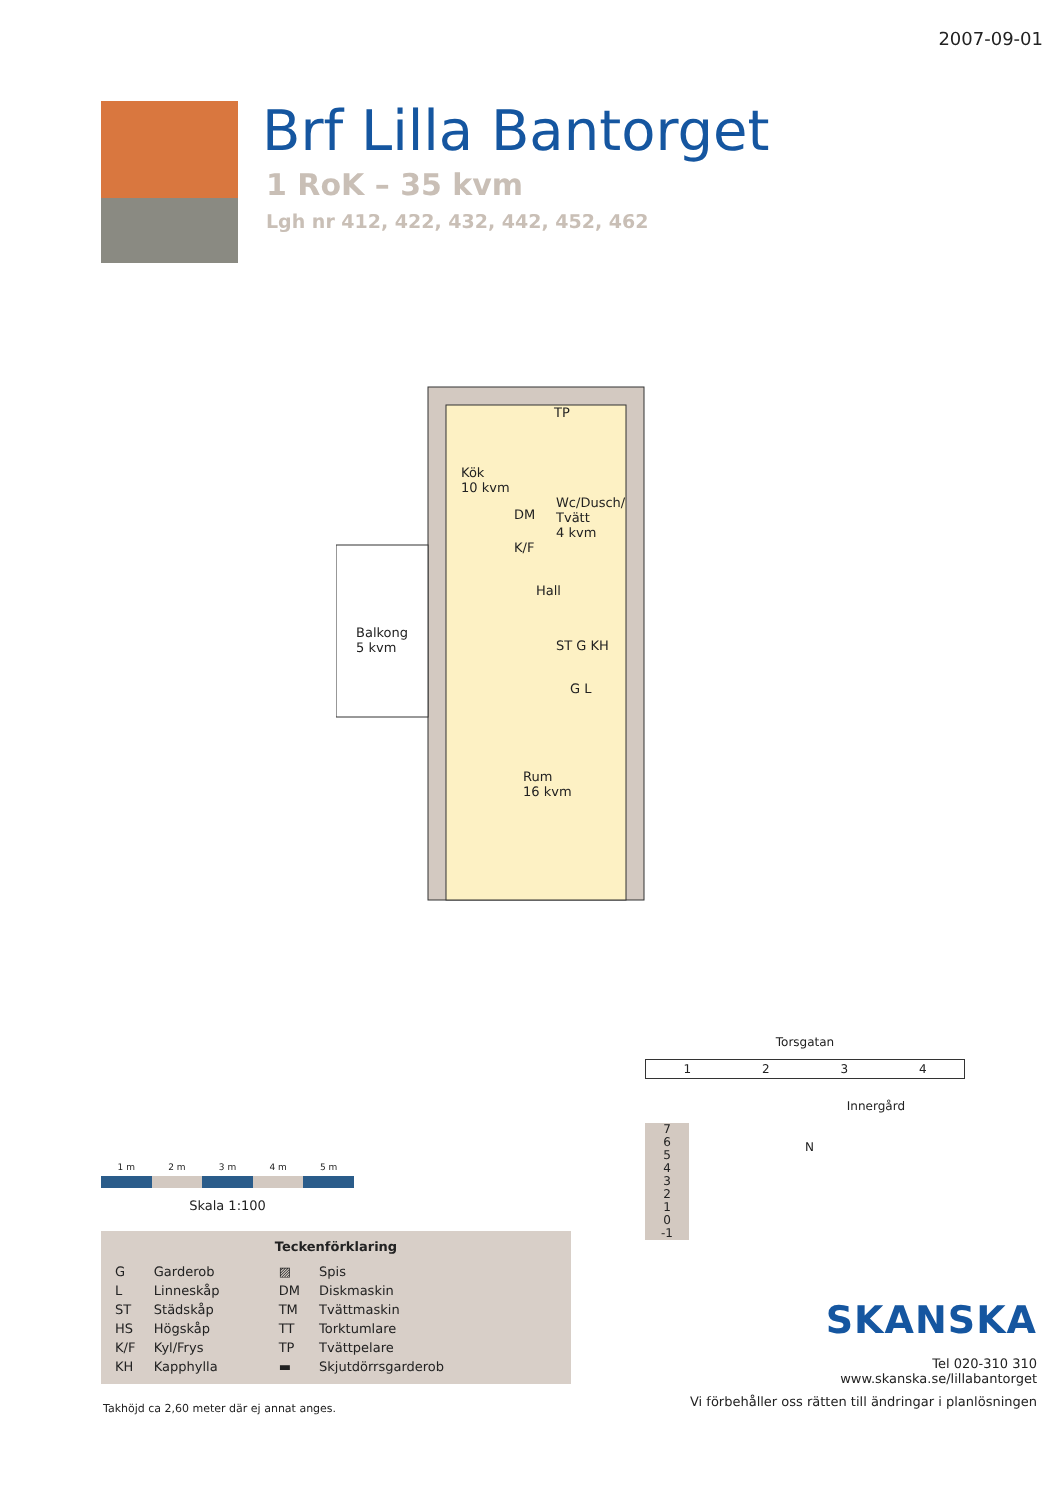2007-09-01
Brf Lilla Bantorget
1 RoK – 35 kvm
Lgh nr 412, 422, 432, 442, 452, 462
Kök
10 kvm
Wc/Dusch/
Tvätt
4 kvm
Hall
Balkong
5 kvm
ST G KH
G L
Rum
16 kvm
DM
K/F
TP
1 m 2 m 3 m 4 m 5 m
Skala 1:100
Teckenförklaring
| G | Garderob | ▨ | Spis |
| L | Linneskåp | DM | Diskmaskin |
| ST | Städskåp | TM | Tvättmaskin |
| HS | Högskåp | TT | Torktumlare |
| K/F | Kyl/Frys | TP | Tvättpelare |
| KH | Kapphylla | ▬ | Skjutdörrsgarderob |
Takhöjd ca 2,60 meter där ej annat anges.
Torsgatan
1234
Innergård
7
6
5
4
3
2
1
0
-1
N
SKANSKA
Tel 020-310 310
www.skanska.se/lillabantorget
Vi förbehåller oss rätten till ändringar i planlösningen